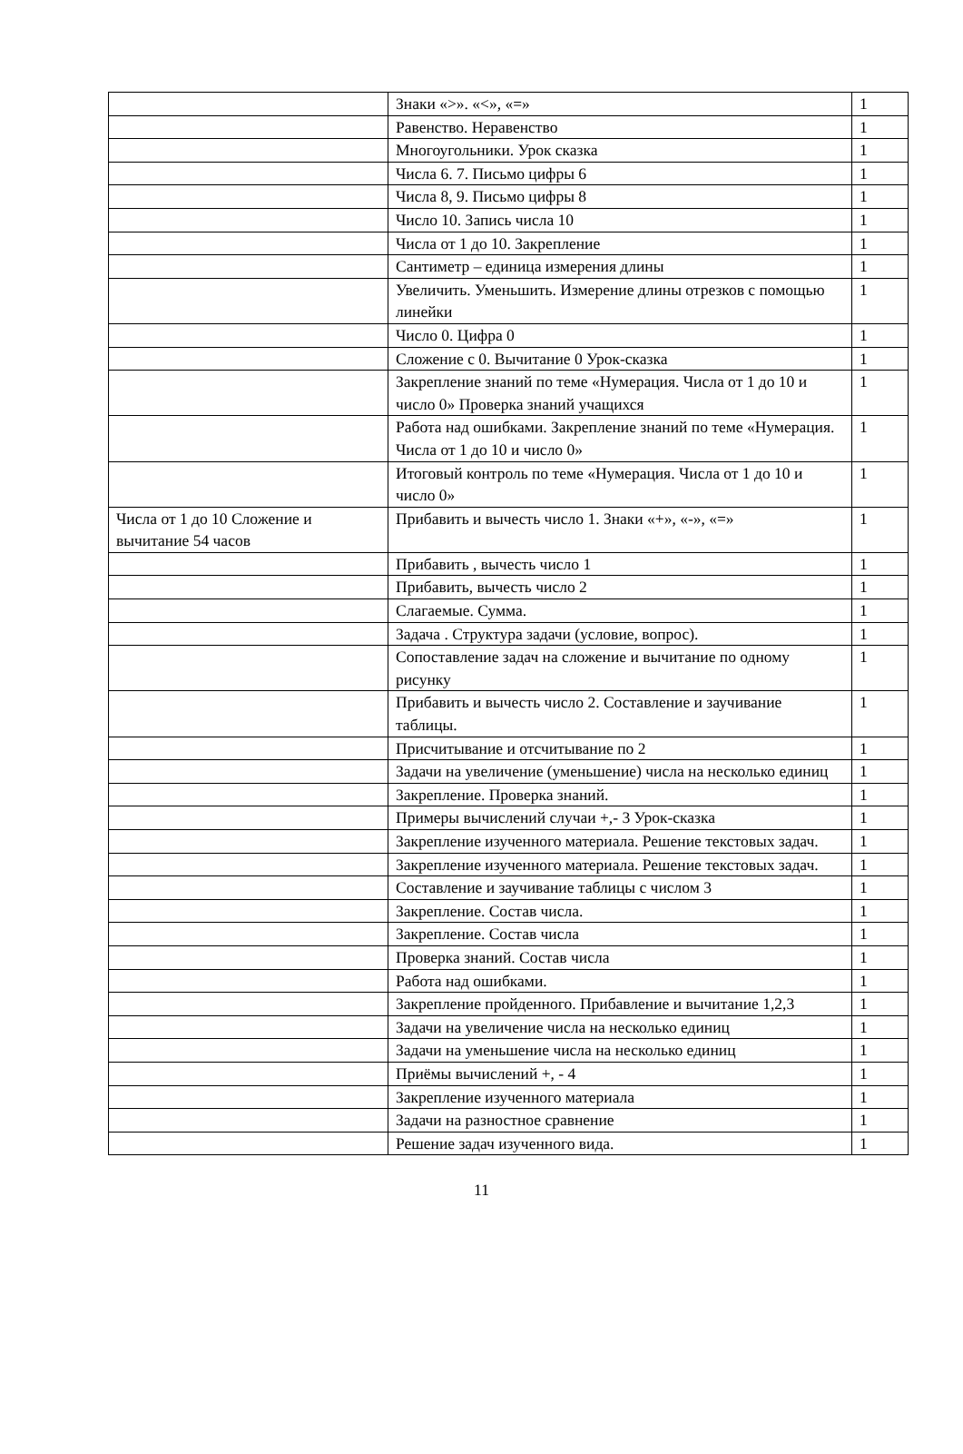| | Знаки «>». «<», «=» | 1 |
| | Равенство. Неравенство | 1 |
| | Многоугольники. Урок сказка | 1 |
| | Числа 6. 7. Письмо цифры 6 | 1 |
| | Числа 8, 9. Письмо цифры 8 | 1 |
| | Число 10. Запись числа 10 | 1 |
| | Числа от 1 до 10. Закрепление | 1 |
| | Сантиметр – единица измерения длины | 1 |
| | Увеличить. Уменьшить. Измерение длины отрезков с помощью линейки | 1 |
| | Число 0. Цифра 0 | 1 |
| | Сложение с 0. Вычитание 0 Урок-сказка | 1 |
| | Закрепление знаний по теме «Нумерация. Числа от 1 до 10 и число 0» Проверка знаний учащихся | 1 |
| | Работа над ошибками. Закрепление знаний по теме «Нумерация. Числа от 1 до 10 и число 0» | 1 |
| | Итоговый контроль по теме «Нумерация. Числа от 1 до 10 и число 0» | 1 |
| Числа от 1 до 10 Сложение и вычитание 54 часов | Прибавить и вычесть число 1. Знаки «+», «-», «=» | 1 |
| | Прибавить , вычесть число 1 | 1 |
| | Прибавить, вычесть число 2 | 1 |
| | Слагаемые. Сумма. | 1 |
| | Задача . Структура задачи (условие, вопрос). | 1 |
| | Сопоставление задач на сложение и вычитание по одному рисунку | 1 |
| | Прибавить и вычесть число 2. Составление и заучивание таблицы. | 1 |
| | Присчитывание и отсчитывание по 2 | 1 |
| | Задачи на увеличение (уменьшение) числа на несколько единиц | 1 |
| | Закрепление. Проверка знаний. | 1 |
| | Примеры вычислений случаи +,- 3 Урок-сказка | 1 |
| | Закрепление изученного материала. Решение текстовых задач. | 1 |
| | Закрепление изученного материала. Решение текстовых задач. | 1 |
| | Составление и заучивание таблицы с числом 3 | 1 |
| | Закрепление. Состав числа. | 1 |
| | Закрепление. Состав числа | 1 |
| | Проверка знаний. Состав числа | 1 |
| | Работа над ошибками. | 1 |
| | Закрепление пройденного. Прибавление и вычитание 1,2,3 | 1 |
| | Задачи на увеличение числа на несколько единиц | 1 |
| | Задачи на уменьшение числа на несколько единиц | 1 |
| | Приёмы вычислений +, - 4 | 1 |
| | Закрепление изученного материала | 1 |
| | Задачи на разностное сравнение | 1 |
| | Решение задач изученного вида. | 1 |
11